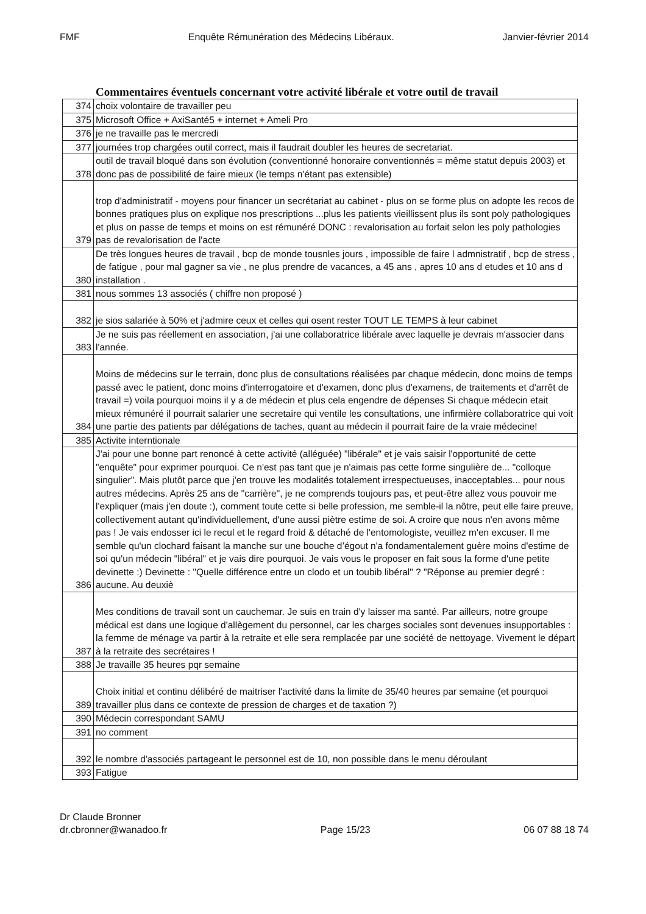FMF Enquête Rémunération des Médecins Libéraux. Janvier-février 2014
Commentaires éventuels concernant votre activité libérale et votre outil de travail
| 374 | choix volontaire de travailler peu |
| 375 | Microsoft Office + AxiSanté5 + internet + Ameli Pro |
| 376 | je ne travaille pas le mercredi |
| 377 | journées trop chargées outil correct, mais il faudrait doubler les heures de secretariat. |
| 378 | outil de travail bloqué dans son évolution (conventionné honoraire conventionnés = même statut depuis 2003) et donc pas de possibilité de faire mieux (le temps n'étant pas extensible) |
| 379 | trop d'administratif - moyens pour financer un secrétariat au cabinet - plus on se forme plus on adopte les recos de bonnes pratiques plus on explique nos prescriptions ...plus les patients vieillissent plus ils sont poly pathologiques et plus on passe de temps et moins on est rémunéré DONC : revalorisation au forfait selon les poly pathologies pas de revalorisation de l'acte |
| 380 | De très longues heures de travail , bcp de monde tousnles jours , impossible de faire l admnistratif , bcp de stress , de fatigue , pour mal gagner sa vie , ne plus prendre de vacances, a 45 ans , apres 10 ans d etudes et 10 ans d installation . |
| 381 | nous sommes 13 associés ( chiffre non proposé ) |
| 382 | je sios salariée à 50% et j'admire ceux et celles qui osent rester TOUT LE TEMPS à leur cabinet |
| 383 | Je ne suis pas réellement en association, j'ai une collaboratrice libérale avec laquelle je devrais m'associer dans l'année. |
| 384 | Moins de médecins sur le terrain, donc plus de consultations réalisées par chaque médecin, donc moins de temps passé avec le patient, donc moins d'interrogatoire et d'examen, donc plus d'examens, de traitements et d'arrêt de travail =) voila pourquoi moins il y a de médecin et plus cela engendre de dépenses Si chaque médecin etait mieux rémunéré il pourrait salarier une secretaire qui ventile les consultations, une infirmière collaboratrice qui voit une partie des patients par délégations de taches, quant au médecin il pourrait faire de la vraie médecine! |
| 385 | Activite interntionale |
| 386 | J'ai pour une bonne part renoncé à cette activité (alléguée) "libérale" et je vais saisir l'opportunité de cette "enquête" pour exprimer pourquoi. Ce n'est pas tant que je n'aimais pas cette forme singulière de... "colloque singulier". Mais plutôt parce que j'en trouve les modalités totalement irrespectueuses, inacceptables... pour nous autres médecins. Après 25 ans de "carrière", je ne comprends toujours pas, et peut-être allez vous pouvoir me l'expliquer (mais j'en doute :), comment toute cette si belle profession, me semble-il la nôtre, peut elle faire preuve, collectivement autant qu'individuellement, d'une aussi piètre estime de soi. A croire que nous n'en avons même pas ! Je vais endosser ici le recul et le regard froid & détaché de l'entomologiste, veuillez m'en excuser. Il me semble qu'un clochard faisant la manche sur une bouche d’égout n'a fondamentalement guère moins d'estime de soi qu'un médecin "libéral" et je vais dire pourquoi. Je vais vous le proposer en fait sous la forme d'une petite devinette :) Devinette : "Quelle différence entre un clodo et un toubib libéral" ? "Réponse au premier degré : aucune. Au deuxiè |
| 387 | Mes conditions de travail sont un cauchemar. Je suis en train d'y laisser ma santé. Par ailleurs, notre groupe médical est dans une logique d'allègement du personnel, car les charges sociales sont devenues insupportables : la femme de ménage va partir à la retraite et elle sera remplacée par une société de nettoyage. Vivement le départ à la retraite des secrétaires ! |
| 388 | Je travaille 35 heures pqr semaine |
| 389 | Choix initial et continu délibéré de maitriser l'activité dans la limite de 35/40 heures par semaine (et pourquoi travailler plus dans ce contexte de pression de charges et de taxation ?) |
| 390 | Médecin correspondant SAMU |
| 391 | no comment |
| 392 | le nombre d'associés partageant le personnel est de 10, non possible dans le menu déroulant |
| 393 | Fatigue |
Dr Claude Bronner
dr.cbronner@wanadoo.fr Page 15/23 06 07 88 18 74